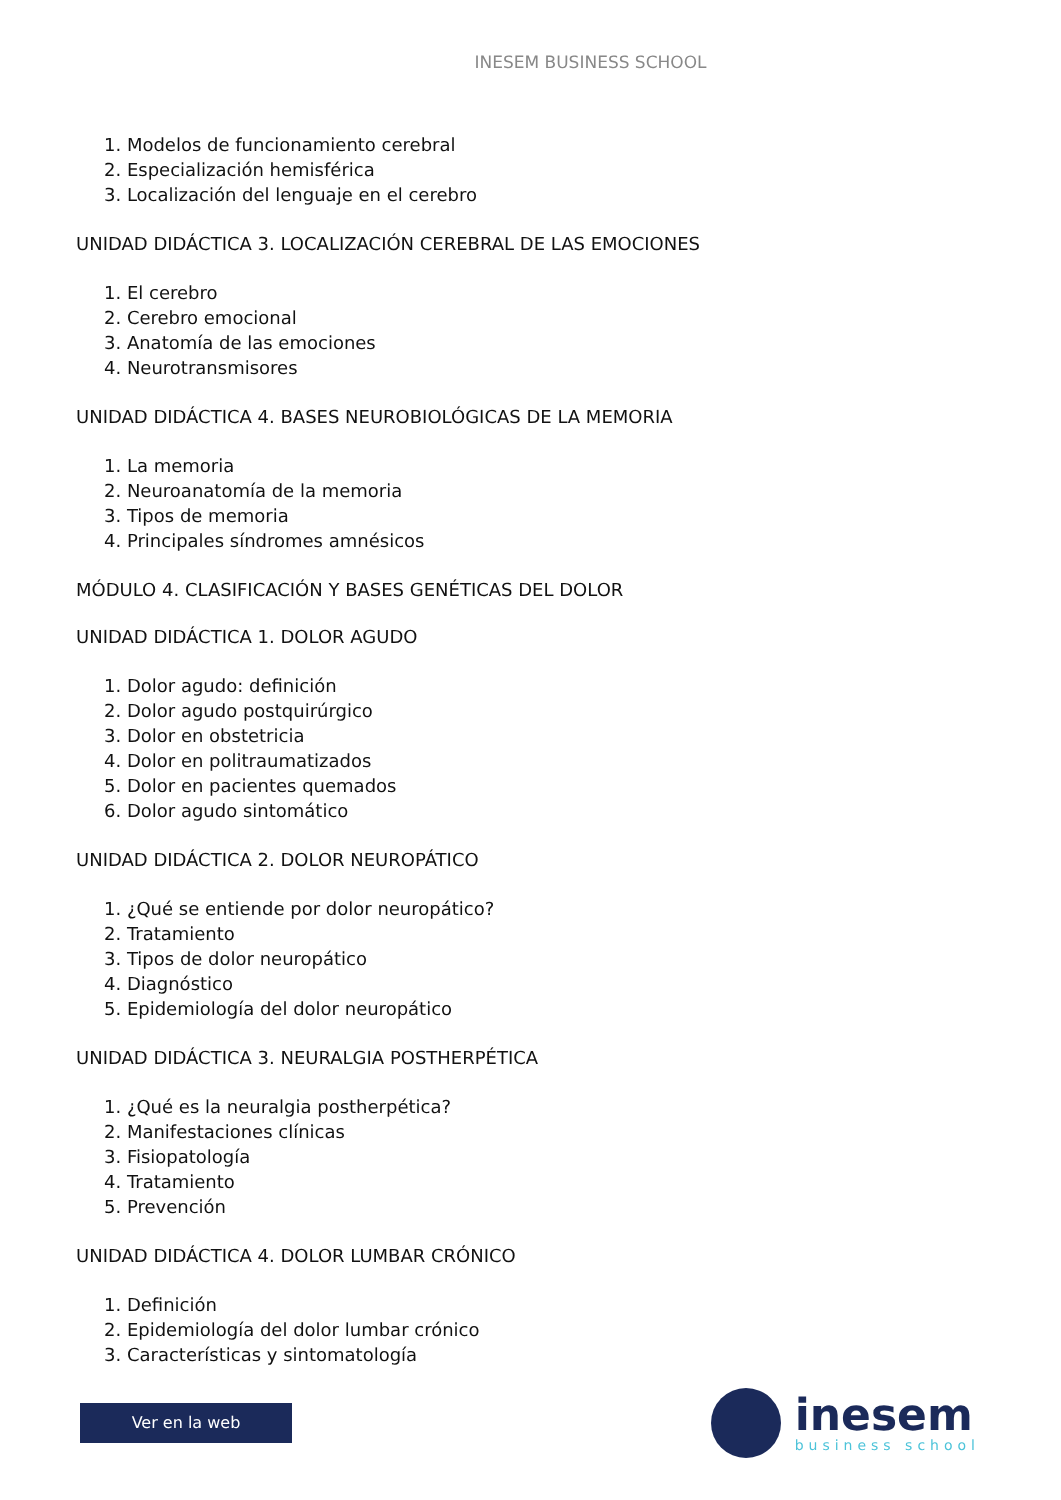INESEM BUSINESS SCHOOL
1. Modelos de funcionamiento cerebral
2. Especialización hemisférica
3. Localización del lenguaje en el cerebro
UNIDAD DIDÁCTICA 3. LOCALIZACIÓN CEREBRAL DE LAS EMOCIONES
1. El cerebro
2. Cerebro emocional
3. Anatomía de las emociones
4. Neurotransmisores
UNIDAD DIDÁCTICA 4. BASES NEUROBIOLÓGICAS DE LA MEMORIA
1. La memoria
2. Neuroanatomía de la memoria
3. Tipos de memoria
4. Principales síndromes amnésicos
MÓDULO 4. CLASIFICACIÓN Y BASES GENÉTICAS DEL DOLOR
UNIDAD DIDÁCTICA 1. DOLOR AGUDO
1. Dolor agudo: definición
2. Dolor agudo postquirúrgico
3. Dolor en obstetricia
4. Dolor en politraumatizados
5. Dolor en pacientes quemados
6. Dolor agudo sintomático
UNIDAD DIDÁCTICA 2. DOLOR NEUROPÁTICO
1. ¿Qué se entiende por dolor neuropático?
2. Tratamiento
3. Tipos de dolor neuropático
4. Diagnóstico
5. Epidemiología del dolor neuropático
UNIDAD DIDÁCTICA 3. NEURALGIA POSTHERPÉTICA
1. ¿Qué es la neuralgia postherpética?
2. Manifestaciones clínicas
3. Fisiopatología
4. Tratamiento
5. Prevención
UNIDAD DIDÁCTICA 4. DOLOR LUMBAR CRÓNICO
1. Definición
2. Epidemiología del dolor lumbar crónico
3. Características y sintomatología
Ver en la web
inesem
business school